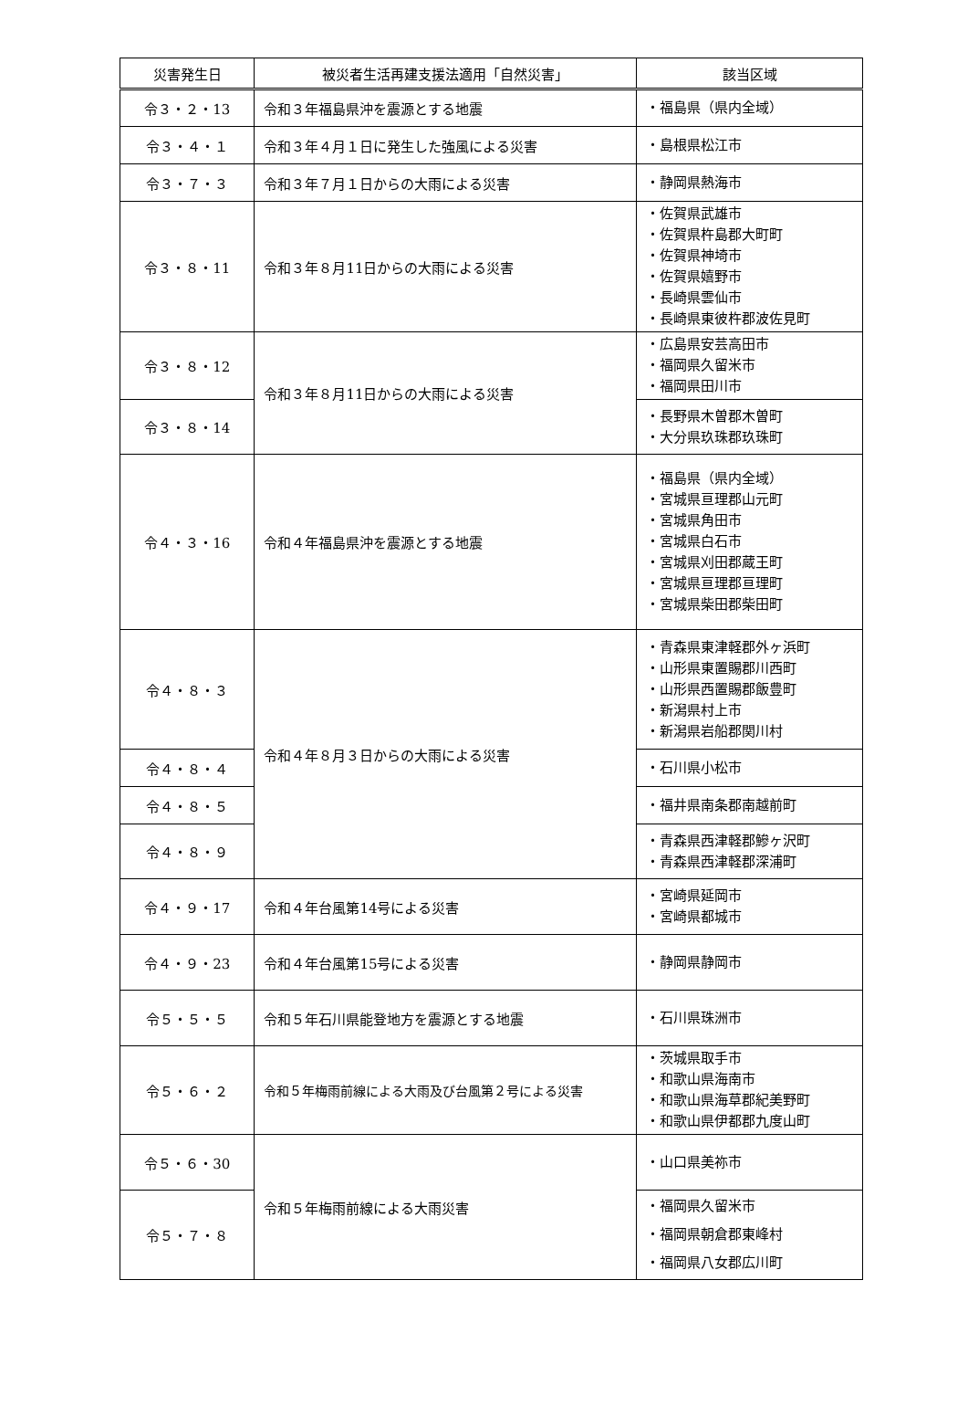| 災害発生日 | 被災者生活再建支援法適用「自然災害」 | 該当区域 |
| --- | --- | --- |
| 令３・２・13 | 令和３年福島県沖を震源とする地震 | ・福島県（県内全域） |
| 令３・４・１ | 令和３年４月１日に発生した強風による災害 | ・島根県松江市 |
| 令３・７・３ | 令和３年７月１日からの大雨による災害 | ・静岡県熱海市 |
| 令３・８・11 | 令和３年８月11日からの大雨による災害 | ・佐賀県武雄市 ・佐賀県杵島郡大町町 ・佐賀県神埼市 ・佐賀県嬉野市 ・長崎県雲仙市 ・長崎県東彼杵郡波佐見町 |
| 令３・８・12 | 令和３年８月11日からの大雨による災害 | ・広島県安芸高田市 ・福岡県久留米市 ・福岡県田川市 |
| 令３・８・14 | | ・長野県木曽郡木曽町 ・大分県玖珠郡玖珠町 |
| 令４・３・16 | 令和４年福島県沖を震源とする地震 | ・福島県（県内全域） ・宮城県亘理郡山元町 ・宮城県角田市 ・宮城県白石市 ・宮城県刈田郡蔵王町 ・宮城県亘理郡亘理町 ・宮城県柴田郡柴田町 |
| 令４・８・３ | 令和４年８月３日からの大雨による災害 | ・青森県東津軽郡外ヶ浜町 ・山形県東置賜郡川西町 ・山形県西置賜郡飯豊町 ・新潟県村上市 ・新潟県岩船郡関川村 |
| 令４・８・４ | | ・石川県小松市 |
| 令４・８・５ | | ・福井県南条郡南越前町 |
| 令４・８・９ | | ・青森県西津軽郡鰺ヶ沢町 ・青森県西津軽郡深浦町 |
| 令４・９・17 | 令和４年台風第14号による災害 | ・宮崎県延岡市 ・宮崎県都城市 |
| 令４・９・23 | 令和４年台風第15号による災害 | ・静岡県静岡市 |
| 令５・５・５ | 令和５年石川県能登地方を震源とする地震 | ・石川県珠洲市 |
| 令５・６・２ | 令和５年梅雨前線による大雨及び台風第２号による災害 | ・茨城県取手市 ・和歌山県海南市 ・和歌山県海草郡紀美野町 ・和歌山県伊都郡九度山町 |
| 令５・６・30 | 令和５年梅雨前線による大雨災害 | ・山口県美祢市 |
| 令５・７・８ | | ・福岡県久留米市 ・福岡県朝倉郡東峰村 ・福岡県八女郡広川町 |